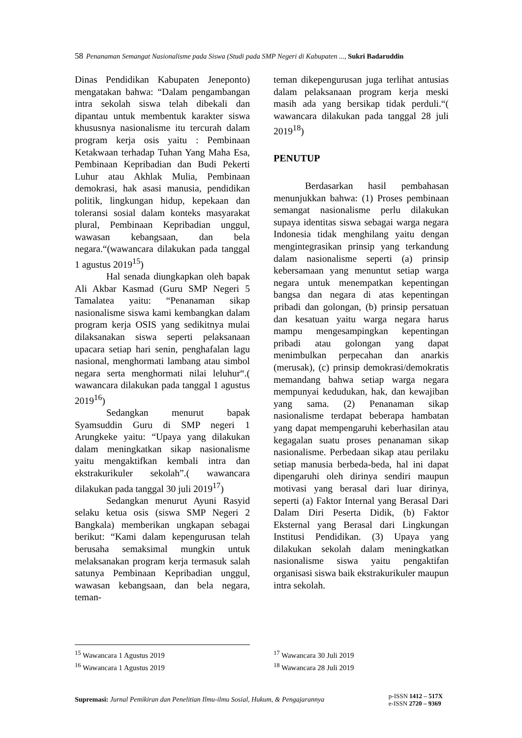58 Penanaman Semangat Nasionalisme pada Siswa (Studi pada SMP Negeri di Kabupaten ..., Sukri Badaruddin
Dinas Pendidikan Kabupaten Jeneponto) mengatakan bahwa: “Dalam pengambangan intra sekolah siswa telah dibekali dan dipantau untuk membentuk karakter siswa khususnya nasionalisme itu tercurah dalam program kerja osis yaitu : Pembinaan Ketakwaan terhadap Tuhan Yang Maha Esa, Pembinaan Kepribadian dan Budi Pekerti Luhur atau Akhlak Mulia, Pembinaan demokrasi, hak asasi manusia, pendidikan politik, lingkungan hidup, kepekaan dan toleransi sosial dalam konteks masyarakat plural, Pembinaan Kepribadian unggul, wawasan kebangsaan, dan bela negara.“(wawancara dilakukan pada tanggal 1 agustus 2019<sup>15</sup>)
Hal senada diungkapkan oleh bapak Ali Akbar Kasmad (Guru SMP Negeri 5 Tamalatea yaitu: “Penanaman sikap nasionalisme siswa kami kembangkan dalam program kerja OSIS yang sedikitnya mulai dilaksanakan siswa seperti pelaksanaan upacara setiap hari senin, penghafalan lagu nasional, menghormati lambang atau simbol negara serta menghormati nilai leluhur“.( wawancara dilakukan pada tanggal 1 agustus 2019<sup>16</sup>)
Sedangkan menurut bapak Syamsuddin Guru di SMP negeri 1 Arungkeke yaitu: “Upaya yang dilakukan dalam meningkatkan sikap nasionalisme yaitu mengaktifkan kembali intra dan ekstrakurikuler sekolah”.( wawancara dilakukan pada tanggal 30 juli 2019<sup>17</sup>)
Sedangkan menurut Ayuni Rasyid selaku ketua osis (siswa SMP Negeri 2 Bangkala) memberikan ungkapan sebagai berikut: “Kami dalam kepengurusan telah berusaha semaksimal mungkin untuk melaksanakan program kerja termasuk salah satunya Pembinaan Kepribadian unggul, wawasan kebangsaan, dan bela negara, teman-
teman dikepengurusan juga terlihat antusias dalam pelaksanaan program kerja meski masih ada yang bersikap tidak perduli.“( wawancara dilakukan pada tanggal 28 juli 2019<sup>18</sup>)
PENUTUP
Berdasarkan hasil pembahasan menunjukkan bahwa: (1) Proses pembinaan semangat nasionalisme perlu dilakukan supaya identitas siswa sebagai warga negara Indonesia tidak menghilang yaitu dengan mengintegrasikan prinsip yang terkandung dalam nasionalisme seperti (a) prinsip kebersamaan yang menuntut setiap warga negara untuk menempatkan kepentingan bangsa dan negara di atas kepentingan pribadi dan golongan, (b) prinsip persatuan dan kesatuan yaitu warga negara harus mampu mengesampingkan kepentingan pribadi atau golongan yang dapat menimbulkan perpecahan dan anarkis (merusak), (c) prinsip demokrasi/demokratis memandang bahwa setiap warga negara mempunyai kedudukan, hak, dan kewajiban yang sama. (2) Penanaman sikap nasionalisme terdapat beberapa hambatan yang dapat mempengaruhi keberhasilan atau kegagalan suatu proses penanaman sikap nasionalisme. Perbedaan sikap atau perilaku setiap manusia berbeda-beda, hal ini dapat dipengaruhi oleh dirinya sendiri maupun motivasi yang berasal dari luar dirinya, seperti (a) Faktor Internal yang Berasal Dari Dalam Diri Peserta Didik, (b) Faktor Eksternal yang Berasal dari Lingkungan Institusi Pendidikan. (3) Upaya yang dilakukan sekolah dalam meningkatkan nasionalisme siswa yaitu pengaktifan organisasi siswa baik ekstrakurikuler maupun intra sekolah.
<sup>15</sup> Wawancara 1 Agustus 2019
<sup>16</sup> Wawancara 1 Agustus 2019
<sup>17</sup> Wawancara 30 Juli 2019
<sup>18</sup> Wawancara 28 Juli 2019
Supremasi: Jurnal Pemikiran dan Penelitian Ilmu-ilmu Sosial, Hukum, & Pengajarannya
p-ISSN 1412 – 517X
e-ISSN 2720 – 9369